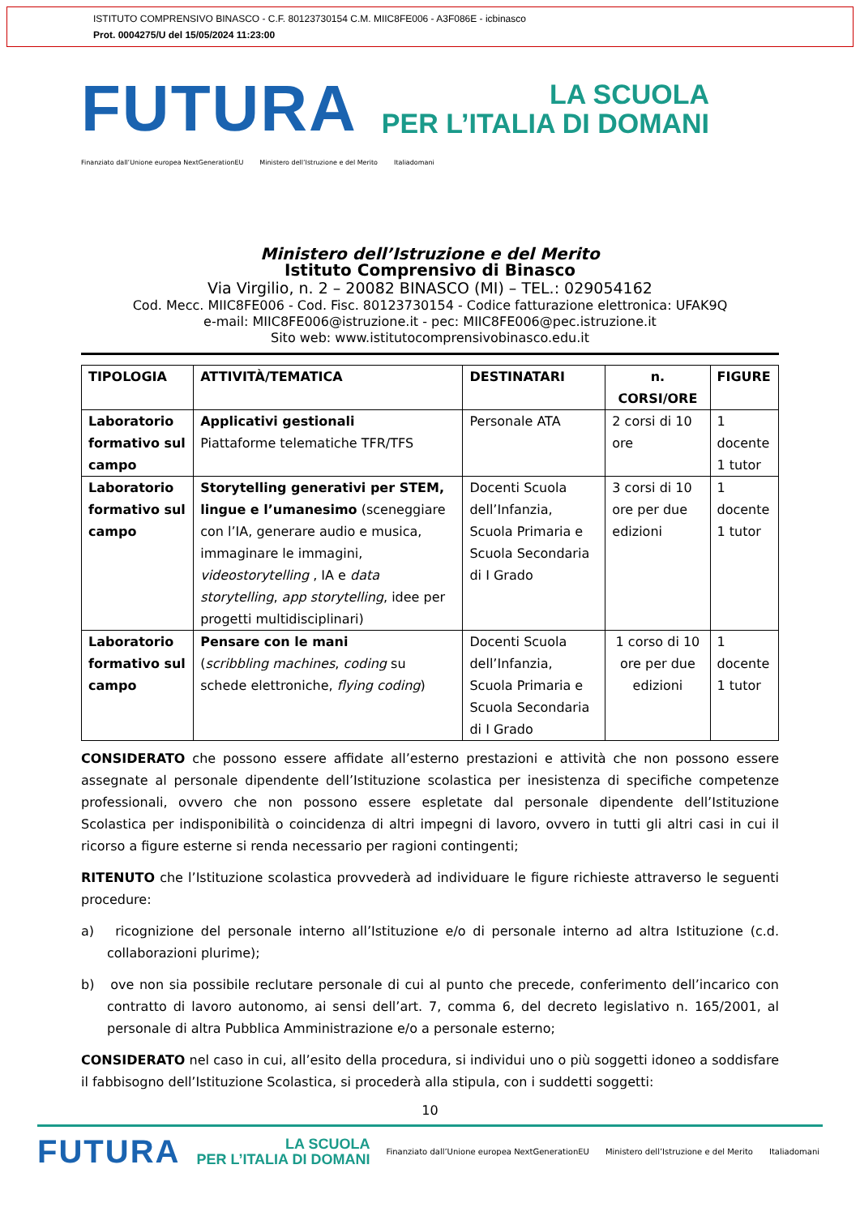ISTITUTO COMPRENSIVO BINASCO - C.F. 80123730154 C.M. MIIC8FE006 - A3F086E - icbinasco
Prot. 0004275/U del 15/05/2024 11:23:00
FUTURA
LA SCUOLA
PER L’ITALIA DI DOMANI
Finanziato dall’Unione europea NextGenerationEU Ministero dell’Istruzione e del Merito Italiadomani
Ministero dell’Istruzione e del Merito
Istituto Comprensivo di Binasco
Via Virgilio, n. 2 – 20082 BINASCO (MI) – TEL.: 029054162
Cod. Mecc. MIIC8FE006 - Cod. Fisc. 80123730154 - Codice fatturazione elettronica: UFAK9Q
e-mail: MIIC8FE006@istruzione.it - pec: MIIC8FE006@pec.istruzione.it
Sito web: www.istitutocomprensivobinasco.edu.it
| TIPOLOGIA | ATTIVITÀ/TEMATICA | DESTINATARI | n. CORSI/ORE | FIGURE |
| --- | --- | --- | --- | --- |
| Laboratorio formativo sul campo | Applicativi gestionali Piattaforme telematiche TFR/TFS | Personale ATA | 2 corsi di 10 ore | 1 docente 1 tutor |
| Laboratorio formativo sul campo | Storytelling generativi per STEM, lingue e l’umanesimo (sceneggiare con l’IA, generare audio e musica, immaginare le immagini, videostorytelling , IA e data storytelling , app storytelling , idee per progetti multidisciplinari) | Docenti Scuola dell’Infanzia, Scuola Primaria e Scuola Secondaria di I Grado | 3 corsi di 10 ore per due edizioni | 1 docente 1 tutor |
| Laboratorio formativo sul campo | Pensare con le mani ( scribbling machines , coding su schede elettroniche, flying coding ) | Docenti Scuola dell’Infanzia, Scuola Primaria e Scuola Secondaria di I Grado | 1 corso di 10 ore per due edizioni | 1 docente 1 tutor |
CONSIDERATO che possono essere affidate all’esterno prestazioni e attività che non possono essere assegnate al personale dipendente dell’Istituzione scolastica per inesistenza di specifiche competenze professionali, ovvero che non possono essere espletate dal personale dipendente dell’Istituzione Scolastica per indisponibilità o coincidenza di altri impegni di lavoro, ovvero in tutti gli altri casi in cui il ricorso a figure esterne si renda necessario per ragioni contingenti;
RITENUTO che l’Istituzione scolastica provvederà ad individuare le figure richieste attraverso le seguenti procedure:
a) ricognizione del personale interno all’Istituzione e/o di personale interno ad altra Istituzione (c.d. collaborazioni plurime);
b) ove non sia possibile reclutare personale di cui al punto che precede, conferimento dell’incarico con contratto di lavoro autonomo, ai sensi dell’art. 7, comma 6, del decreto legislativo n. 165/2001, al personale di altra Pubblica Amministrazione e/o a personale esterno;
CONSIDERATO nel caso in cui, all’esito della procedura, si individui uno o più soggetti idoneo a soddisfare il fabbisogno dell’Istituzione Scolastica, si procederà alla stipula, con i suddetti soggetti:
10
FUTURA LA SCUOLA
PER L’ITALIA DI DOMANI Finanziato dall’Unione europea NextGenerationEU Ministero dell’Istruzione e del Merito Italiadomani